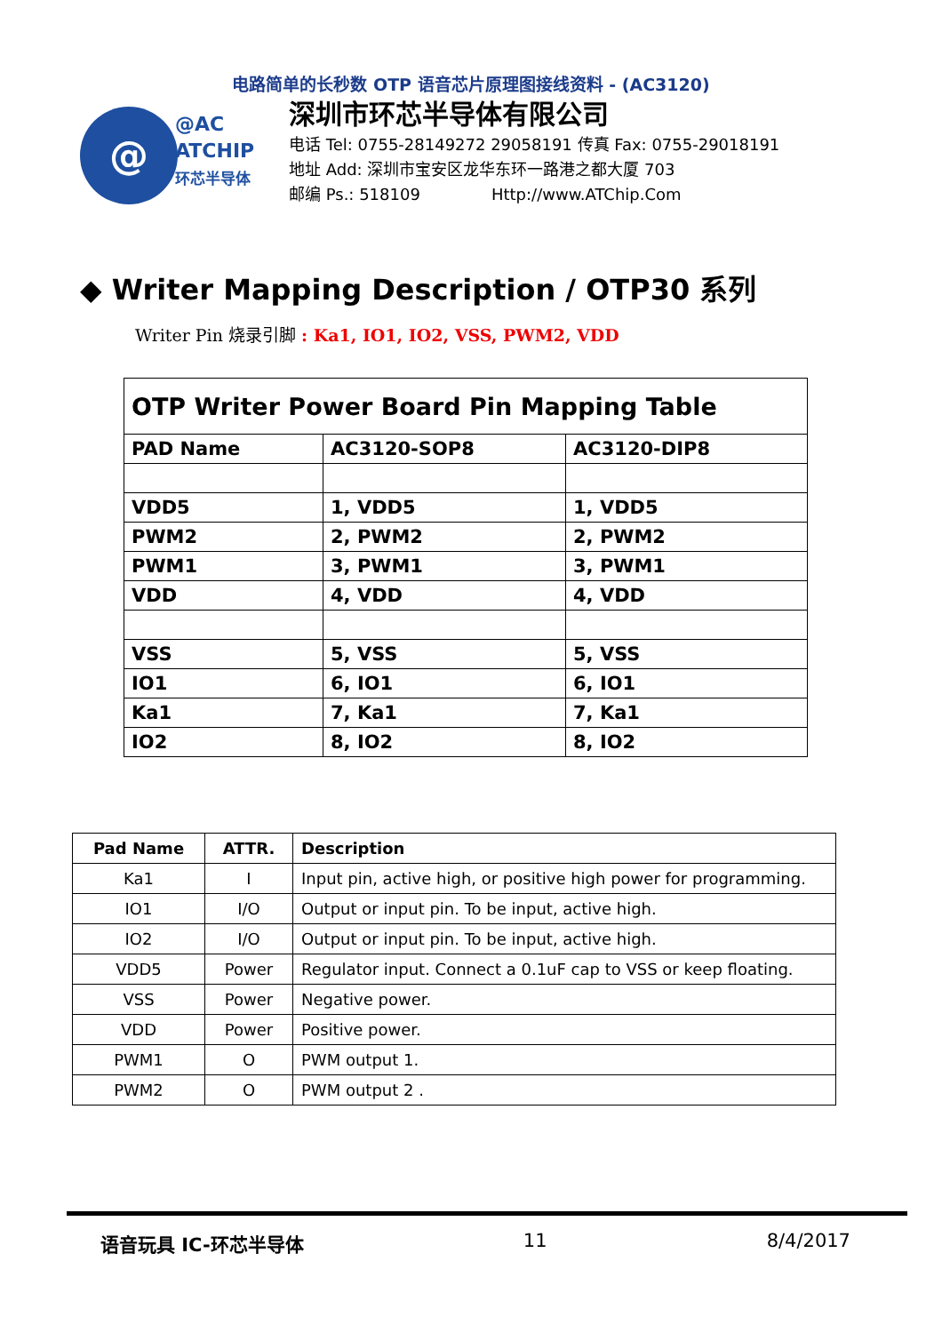电路简单的长秒数 OTP 语音芯片原理图接线资料 - (AC3120)
@
@AC
ATCHIP
环芯半导体
深圳市环芯半导体有限公司
电话 Tel: 0755-28149272 29058191 传真 Fax: 0755-29018191
地址 Add: 深圳市宝安区龙华东环一路港之都大厦 703
邮编 Ps.: 518109 Http://www.ATChip.Com
◆ Writer Mapping Description / OTP30 系列
Writer Pin 烧录引脚 : Ka1, IO1, IO2, VSS, PWM2, VDD
| OTP Writer Power Board Pin Mapping Table | | |
| PAD Name | AC3120-SOP8 | AC3120-DIP8 |
| VDD5 | 1, VDD5 | 1, VDD5 |
| PWM2 | 2, PWM2 | 2, PWM2 |
| PWM1 | 3, PWM1 | 3, PWM1 |
| VDD | 4, VDD | 4, VDD |
| VSS | 5, VSS | 5, VSS |
| IO1 | 6, IO1 | 6, IO1 |
| Ka1 | 7, Ka1 | 7, Ka1 |
| IO2 | 8, IO2 | 8, IO2 |
| Pad Name | ATTR. | Description |
| --- | --- | --- |
| Ka1 | I | Input pin, active high, or positive high power for programming. |
| IO1 | I/O | Output or input pin. To be input, active high. |
| IO2 | I/O | Output or input pin. To be input, active high. |
| VDD5 | Power | Regulator input. Connect a 0.1uF cap to VSS or keep floating. |
| VSS | Power | Negative power. |
| VDD | Power | Positive power. |
| PWM1 | O | PWM output 1. |
| PWM2 | O | PWM output 2 . |
语音玩具 IC-环芯半导体 11 8/4/2017